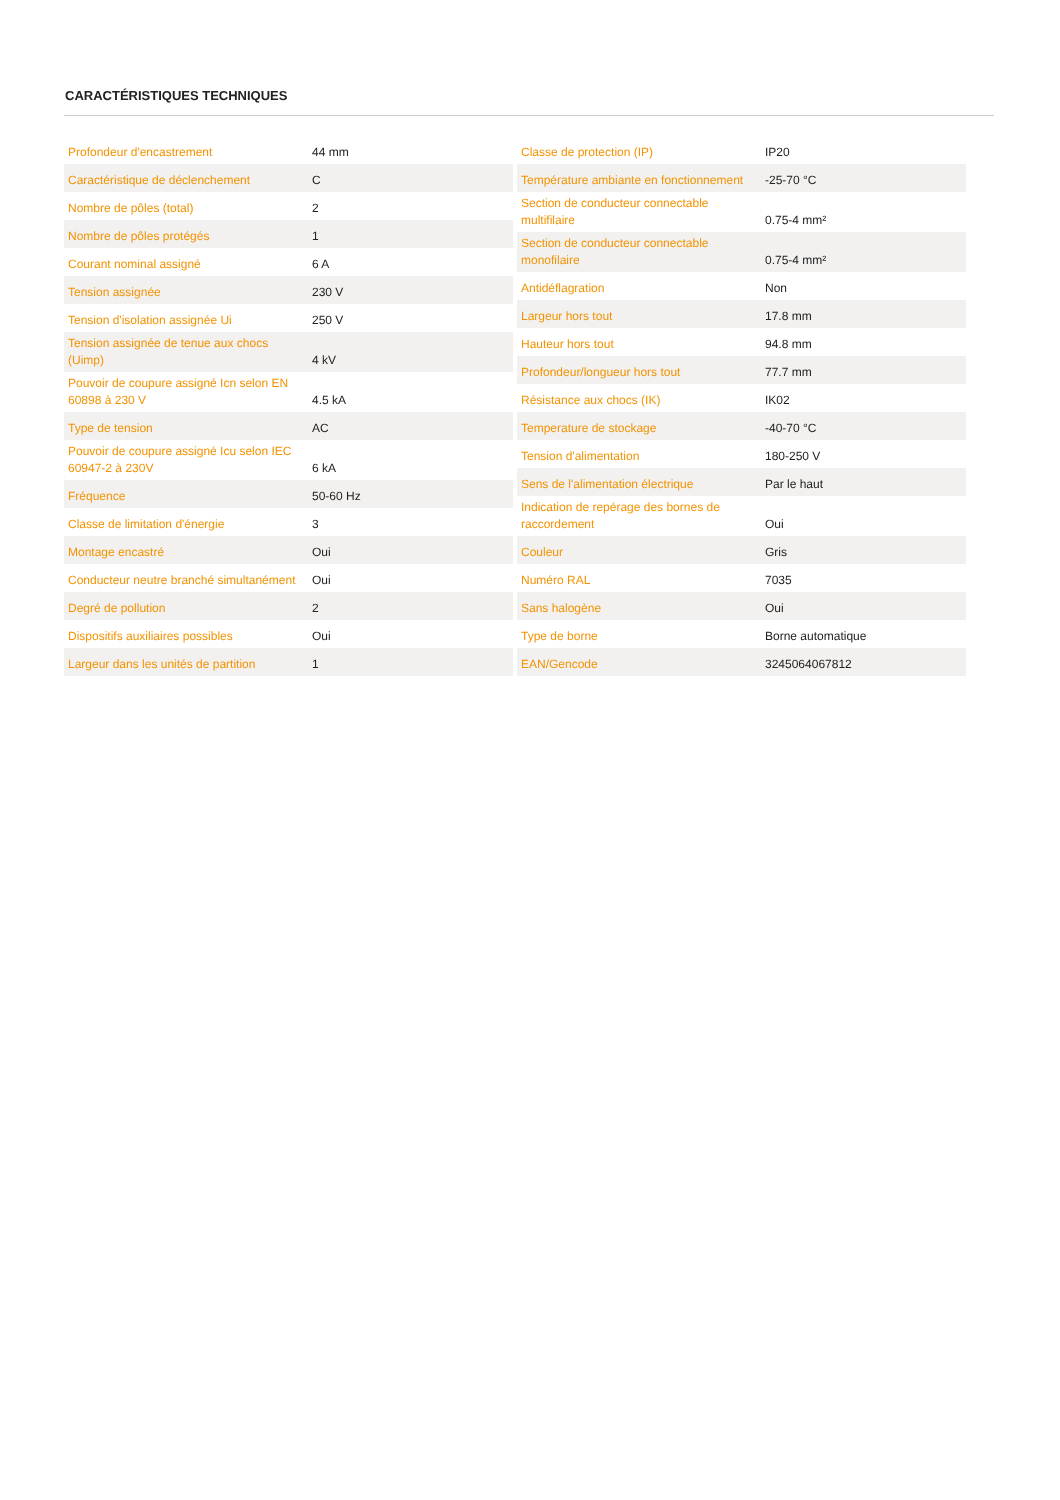CARACTÉRISTIQUES TECHNIQUES
| Profondeur d'encastrement | 44 mm |
| Caractéristique de déclenchement | C |
| Nombre de pôles (total) | 2 |
| Nombre de pôles protégés | 1 |
| Courant nominal assigné | 6 A |
| Tension assignée | 230 V |
| Tension d'isolation assignée Ui | 250 V |
| Tension assignée de tenue aux chocs (Uimp) | 4 kV |
| Pouvoir de coupure assigné Icn selon EN 60898 à 230 V | 4.5 kA |
| Type de tension | AC |
| Pouvoir de coupure assigné Icu selon IEC 60947-2 à 230V | 6 kA |
| Fréquence | 50-60 Hz |
| Classe de limitation d'énergie | 3 |
| Montage encastré | Oui |
| Conducteur neutre branché simultanément | Oui |
| Degré de pollution | 2 |
| Dispositifs auxiliaires possibles | Oui |
| Largeur dans les unités de partition | 1 |
| Classe de protection (IP) | IP20 |
| Température ambiante en fonctionnement | -25-70 °C |
| Section de conducteur connectable multifilaire | 0.75-4 mm² |
| Section de conducteur connectable monofilaire | 0.75-4 mm² |
| Antidéflagration | Non |
| Largeur hors tout | 17.8 mm |
| Hauteur hors tout | 94.8 mm |
| Profondeur/longueur hors tout | 77.7 mm |
| Résistance aux chocs (IK) | IK02 |
| Temperature de stockage | -40-70 °C |
| Tension d'alimentation | 180-250 V |
| Sens de l'alimentation électrique | Par le haut |
| Indication de repérage des bornes de raccordement | Oui |
| Couleur | Gris |
| Numéro RAL | 7035 |
| Sans halogène | Oui |
| Type de borne | Borne automatique |
| EAN/Gencode | 3245064067812 |